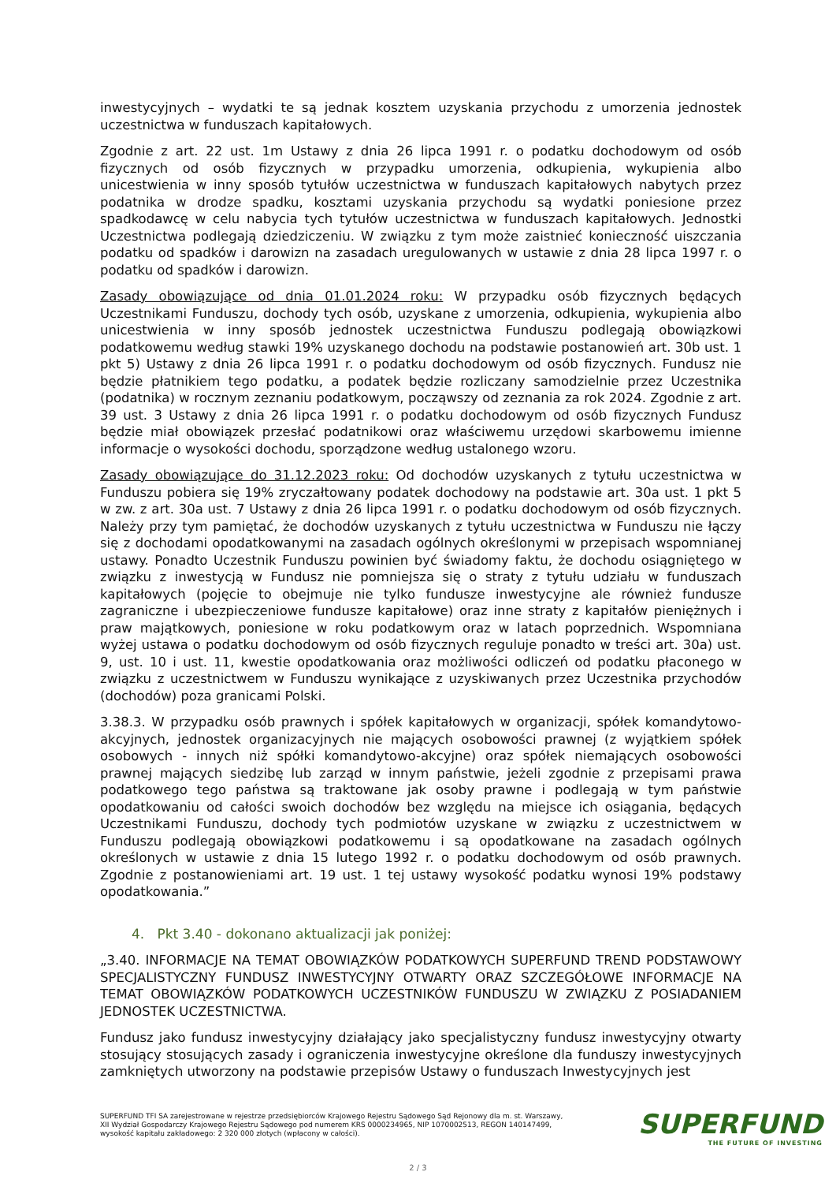inwestycyjnych – wydatki te są jednak kosztem uzyskania przychodu z umorzenia jednostek uczestnictwa w funduszach kapitałowych.
Zgodnie z art. 22 ust. 1m Ustawy z dnia 26 lipca 1991 r. o podatku dochodowym od osób fizycznych od osób fizycznych w przypadku umorzenia, odkupienia, wykupienia albo unicestwienia w inny sposób tytułów uczestnictwa w funduszach kapitałowych nabytych przez podatnika w drodze spadku, kosztami uzyskania przychodu są wydatki poniesione przez spadkodawcę w celu nabycia tych tytułów uczestnictwa w funduszach kapitałowych. Jednostki Uczestnictwa podlegają dziedziczeniu. W związku z tym może zaistnieć konieczność uiszczania podatku od spadków i darowizn na zasadach uregulowanych w ustawie z dnia 28 lipca 1997 r. o podatku od spadków i darowizn.
Zasady obowiązujące od dnia 01.01.2024 roku: W przypadku osób fizycznych będących Uczestnikami Funduszu, dochody tych osób, uzyskane z umorzenia, odkupienia, wykupienia albo unicestwienia w inny sposób jednostek uczestnictwa Funduszu podlegają obowiązkowi podatkowemu według stawki 19% uzyskanego dochodu na podstawie postanowień art. 30b ust. 1 pkt 5) Ustawy z dnia 26 lipca 1991 r. o podatku dochodowym od osób fizycznych. Fundusz nie będzie płatnikiem tego podatku, a podatek będzie rozliczany samodzielnie przez Uczestnika (podatnika) w rocznym zeznaniu podatkowym, począwszy od zeznania za rok 2024. Zgodnie z art. 39 ust. 3 Ustawy z dnia 26 lipca 1991 r. o podatku dochodowym od osób fizycznych Fundusz będzie miał obowiązek przesłać podatnikowi oraz właściwemu urzędowi skarbowemu imienne informacje o wysokości dochodu, sporządzone według ustalonego wzoru.
Zasady obowiązujące do 31.12.2023 roku: Od dochodów uzyskanych z tytułu uczestnictwa w Funduszu pobiera się 19% zryczałtowany podatek dochodowy na podstawie art. 30a ust. 1 pkt 5 w zw. z art. 30a ust. 7 Ustawy z dnia 26 lipca 1991 r. o podatku dochodowym od osób fizycznych. Należy przy tym pamiętać, że dochodów uzyskanych z tytułu uczestnictwa w Funduszu nie łączy się z dochodami opodatkowanymi na zasadach ogólnych określonymi w przepisach wspomnianej ustawy. Ponadto Uczestnik Funduszu powinien być świadomy faktu, że dochodu osiągniętego w związku z inwestycją w Fundusz nie pomniejsza się o straty z tytułu udziału w funduszach kapitałowych (pojęcie to obejmuje nie tylko fundusze inwestycyjne ale również fundusze zagraniczne i ubezpieczeniowe fundusze kapitałowe) oraz inne straty z kapitałów pieniężnych i praw majątkowych, poniesione w roku podatkowym oraz w latach poprzednich. Wspomniana wyżej ustawa o podatku dochodowym od osób fizycznych reguluje ponadto w treści art. 30a) ust. 9, ust. 10 i ust. 11, kwestie opodatkowania oraz możliwości odliczeń od podatku płaconego w związku z uczestnictwem w Funduszu wynikające z uzyskiwanych przez Uczestnika przychodów (dochodów) poza granicami Polski.
3.38.3. W przypadku osób prawnych i spółek kapitałowych w organizacji, spółek komandytowo-akcyjnych, jednostek organizacyjnych nie mających osobowości prawnej (z wyjątkiem spółek osobowych - innych niż spółki komandytowo-akcyjne) oraz spółek niemających osobowości prawnej mających siedzibę lub zarząd w innym państwie, jeżeli zgodnie z przepisami prawa podatkowego tego państwa są traktowane jak osoby prawne i podlegają w tym państwie opodatkowaniu od całości swoich dochodów bez względu na miejsce ich osiągania, będących Uczestnikami Funduszu, dochody tych podmiotów uzyskane w związku z uczestnictwem w Funduszu podlegają obowiązkowi podatkowemu i są opodatkowane na zasadach ogólnych określonych w ustawie z dnia 15 lutego 1992 r. o podatku dochodowym od osób prawnych. Zgodnie z postanowieniami art. 19 ust. 1 tej ustawy wysokość podatku wynosi 19% podstawy opodatkowania.”
4. Pkt 3.40 - dokonano aktualizacji jak poniżej:
„3.40. INFORMACJE NA TEMAT OBOWIĄZKÓW PODATKOWYCH SUPERFUND TREND PODSTAWOWY SPECJALISTYCZNY FUNDUSZ INWESTYCYJNY OTWARTY ORAZ SZCZEGÓŁOWE INFORMACJE NA TEMAT OBOWIĄZKÓW PODATKOWYCH UCZESTNIKÓW FUNDUSZU W ZWIĄZKU Z POSIADANIEM JEDNOSTEK UCZESTNICTWA.
Fundusz jako fundusz inwestycyjny działający jako specjalistyczny fundusz inwestycyjny otwarty stosujący stosujących zasady i ograniczenia inwestycyjne określone dla funduszy inwestycyjnych zamkniętych utworzony na podstawie przepisów Ustawy o funduszach Inwestycyjnych jest
SUPERFUND TFI SA zarejestrowane w rejestrze przedsiębiorców Krajowego Rejestru Sądowego Sąd Rejonowy dla m. st. Warszawy, XII Wydział Gospodarczy Krajowego Rejestru Sądowego pod numerem KRS 0000234965, NIP 1070002513, REGON 140147499, wysokość kapitału zakładowego: 2 320 000 złotych (wpłacony w całości).
SUPERFUND
THE FUTURE OF INVESTING
2 / 3